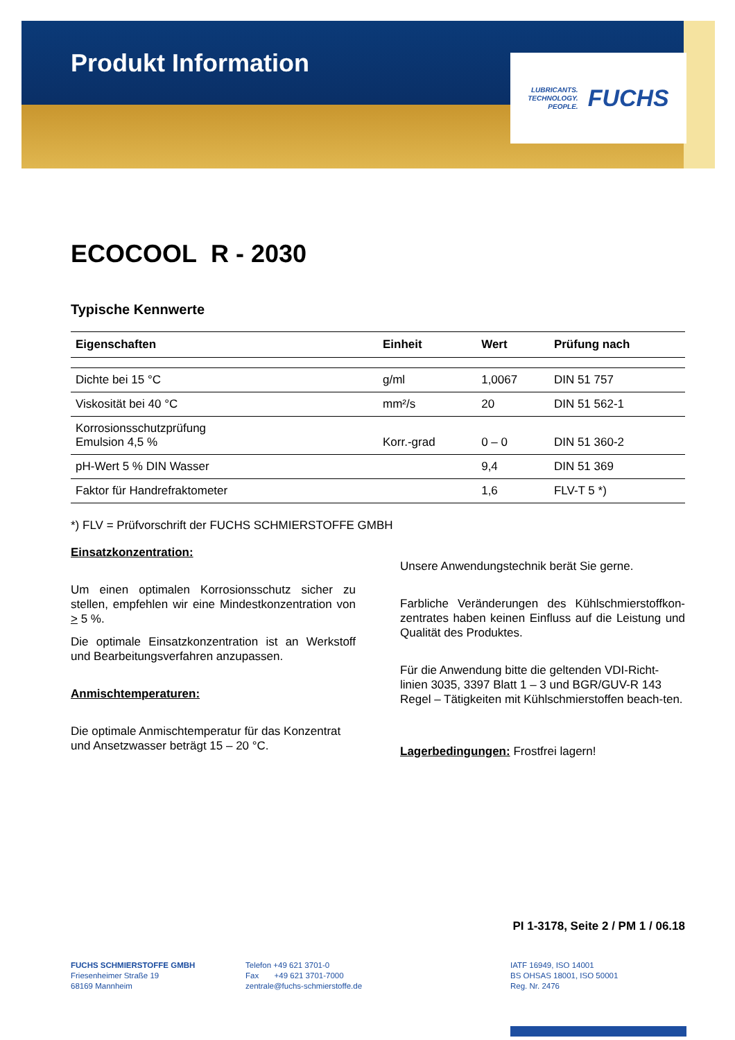Produkt Information
LUBRICANTS.
TECHNOLOGY.
PEOPLE.
FUCHS
ECOCOOL R - 2030
Typische Kennwerte
| Eigenschaften | Einheit | Wert | Prüfung nach |
| --- | --- | --- | --- |
| Dichte bei 15 °C | g/ml | 1,0067 | DIN 51 757 |
| Viskosität bei 40 °C | mm²/s | 20 | DIN 51 562-1 |
| Korrosionsschutzprüfung Emulsion 4,5 % | Korr.-grad | 0 – 0 | DIN 51 360-2 |
| pH-Wert 5 % DIN Wasser | | 9,4 | DIN 51 369 |
| Faktor für Handrefraktometer | | 1,6 | FLV-T 5 *) |
*) FLV = Prüfvorschrift der FUCHS SCHMIERSTOFFE GMBH
Einsatzkonzentration:
Um einen optimalen Korrosionsschutz sicher zu stellen, empfehlen wir eine Mindestkonzentration von > 5 %.
Die optimale Einsatzkonzentration ist an Werkstoff und Bearbeitungsverfahren anzupassen.
Anmischtemperaturen:
Die optimale Anmischtemperatur für das Konzentrat und Ansetzwasser beträgt 15 – 20 °C.
Unsere Anwendungstechnik berät Sie gerne.
Farbliche Veränderungen des Kühlschmierstoffkon-zentrates haben keinen Einfluss auf die Leistung und Qualität des Produktes.
Für die Anwendung bitte die geltenden VDI-Richt-linien 3035, 3397 Blatt 1 – 3 und BGR/GUV-R 143 Regel – Tätigkeiten mit Kühlschmierstoffen beach-ten.
Lagerbedingungen: Frostfrei lagern!
PI 1-3178, Seite 2 / PM 1 / 06.18
FUCHS SCHMIERSTOFFE GMBH
Friesenheimer Straße 19
68169 Mannheim
Telefon +49 621 3701-0
Fax +49 621 3701-7000
zentrale@fuchs-schmierstoffe.de
IATF 16949, ISO 14001
BS OHSAS 18001, ISO 50001
Reg. Nr. 2476